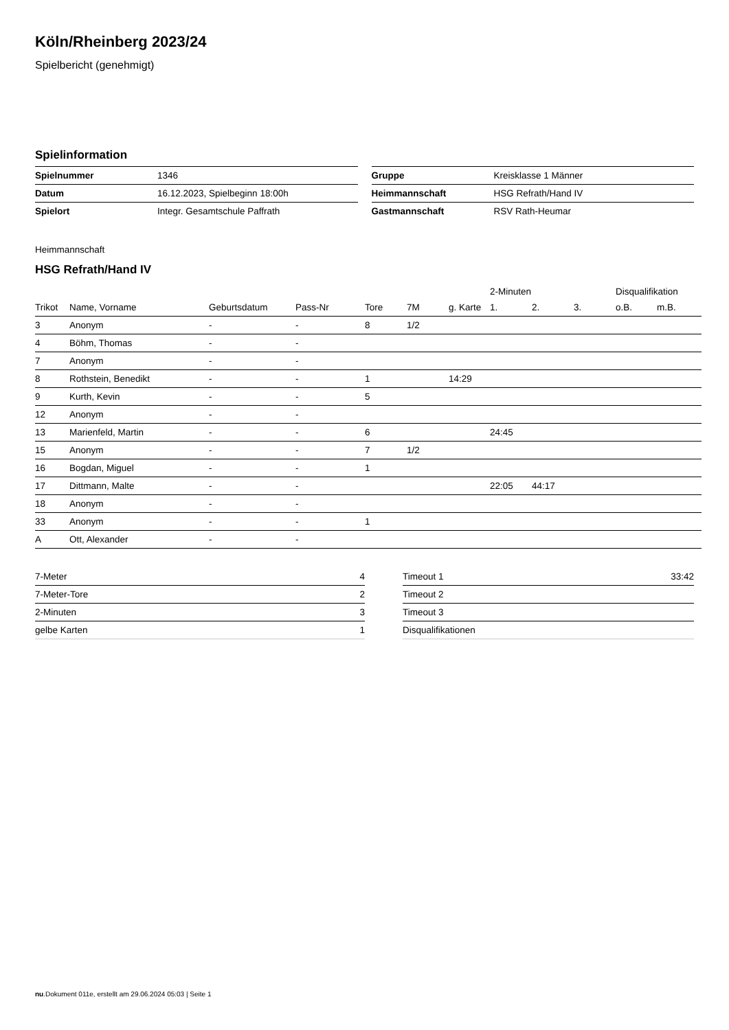Köln/Rheinberg 2023/24
Spielbericht (genehmigt)
Spielinformation
| Spielnummer | 1346 |
| Datum | 16.12.2023, Spielbeginn 18:00h |
| Spielort | Integr. Gesamtschule Paffrath |
| Gruppe | Kreisklasse 1 Männer |
| Heimmannschaft | HSG Refrath/Hand IV |
| Gastmannschaft | RSV Rath-Heumar |
Heimmannschaft
HSG Refrath/Hand IV
| | | | | | | | 2-Minuten | | | Disqualifikation | |
| Trikot | Name, Vorname | Geburtsdatum | Pass-Nr | Tore | 7M | g. Karte | 1. | 2. | 3. | o.B. | m.B. |
| 3 | Anonym | - | - | 8 | 1/2 | | | | | | |
| 4 | Böhm, Thomas | - | - | | | | | | | | |
| 7 | Anonym | - | - | | | | | | | | |
| 8 | Rothstein, Benedikt | - | - | 1 | | 14:29 | | | | | |
| 9 | Kurth, Kevin | - | - | 5 | | | | | | | |
| 12 | Anonym | - | - | | | | | | | | |
| 13 | Marienfeld, Martin | - | - | 6 | | | 24:45 | | | | |
| 15 | Anonym | - | - | 7 | 1/2 | | | | | | |
| 16 | Bogdan, Miguel | - | - | 1 | | | | | | | |
| 17 | Dittmann, Malte | - | - | | | | 22:05 | 44:17 | | | |
| 18 | Anonym | - | - | | | | | | | | |
| 33 | Anonym | - | - | 1 | | | | | | | |
| A | Ott, Alexander | - | - | | | | | | | | |
| 7-Meter | 4 |
| 7-Meter-Tore | 2 |
| 2-Minuten | 3 |
| gelbe Karten | 1 |
| Timeout 1 | 33:42 |
| Timeout 2 | |
| Timeout 3 | |
| Disqualifikationen | |
nu.Dokument 011e, erstellt am 29.06.2024 05:03 | Seite 1